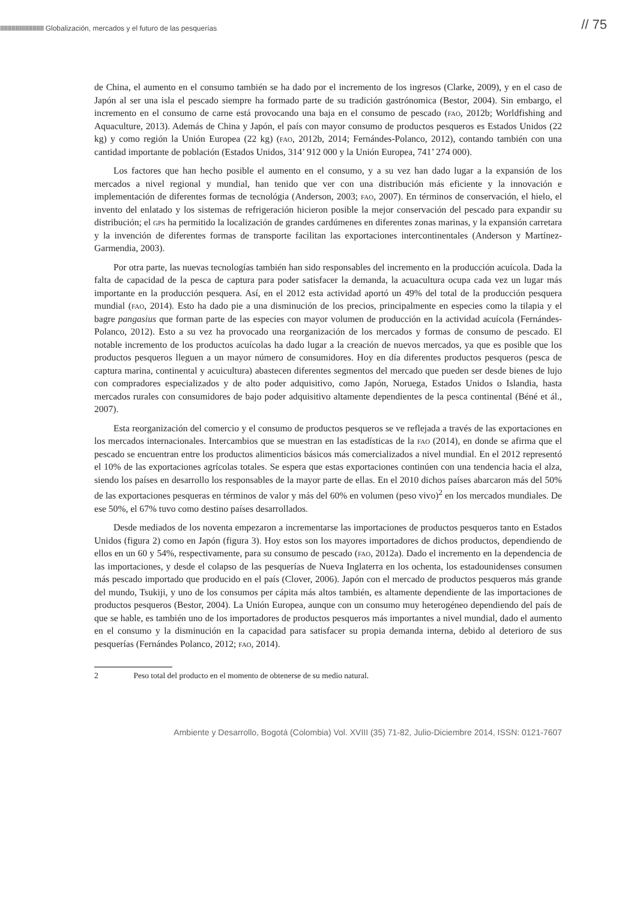IIIIIIIIIIIIIIIIIIIIIIIIIIIIIII Globalización, mercados y el futuro de las pesquerías
// 75
de China, el aumento en el consumo también se ha dado por el incremento de los ingresos (Clarke, 2009), y en el caso de Japón al ser una isla el pescado siempre ha formado parte de su tradición gastrónomica (Bestor, 2004). Sin embargo, el incremento en el consumo de carne está provocando una baja en el consumo de pescado (fao, 2012b; Worldfishing and Aquaculture, 2013). Además de China y Japón, el país con mayor consumo de productos pesqueros es Estados Unidos (22 kg) y como región la Unión Europea (22 kg) (fao, 2012b, 2014; Fernándes-Polanco, 2012), contando también con una cantidad importante de población (Estados Unidos, 314’ 912 000 y la Unión Europea, 741’ 274 000).
Los factores que han hecho posible el aumento en el consumo, y a su vez han dado lugar a la expansión de los mercados a nivel regional y mundial, han tenido que ver con una distribución más eficiente y la innovación e implementación de diferentes formas de tecnológia (Anderson, 2003; fao, 2007). En términos de conservación, el hielo, el invento del enlatado y los sistemas de refrigeración hicieron posible la mejor conservación del pescado para expandir su distribución; el gps ha permitido la localización de grandes cardúmenes en diferentes zonas marinas, y la expansión carretara y la invención de diferentes formas de transporte facilitan las exportaciones intercontinentales (Anderson y Martínez-Garmendia, 2003).
Por otra parte, las nuevas tecnologías también han sido responsables del incremento en la producción acuícola. Dada la falta de capacidad de la pesca de captura para poder satisfacer la demanda, la acuacultura ocupa cada vez un lugar más importante en la producción pesquera. Así, en el 2012 esta actividad aportó un 49% del total de la producción pesquera mundial (fao, 2014). Esto ha dado pie a una disminución de los precios, principalmente en especies como la tilapia y el bagre pangasius que forman parte de las especies con mayor volumen de producción en la actividad acuícola (Fernándes-Polanco, 2012). Esto a su vez ha provocado una reorganización de los mercados y formas de consumo de pescado. El notable incremento de los productos acuícolas ha dado lugar a la creación de nuevos mercados, ya que es posible que los productos pesqueros lleguen a un mayor número de consumidores. Hoy en día diferentes productos pesqueros (pesca de captura marina, continental y acuicultura) abastecen diferentes segmentos del mercado que pueden ser desde bienes de lujo con compradores especializados y de alto poder adquisitivo, como Japón, Noruega, Estados Unidos o Islandia, hasta mercados rurales con consumidores de bajo poder adquisitivo altamente dependientes de la pesca continental (Béné et ál., 2007).
Esta reorganización del comercio y el consumo de productos pesqueros se ve reflejada a través de las exportaciones en los mercados internacionales. Intercambios que se muestran en las estadísticas de la fao (2014), en donde se afirma que el pescado se encuentran entre los productos alimenticios básicos más comercializados a nivel mundial. En el 2012 representó el 10% de las exportaciones agrícolas totales. Se espera que estas exportaciones continúen con una tendencia hacia el alza, siendo los países en desarrollo los responsables de la mayor parte de ellas. En el 2010 dichos países abarcaron más del 50% de las exportaciones pesqueras en términos de valor y más del 60% en volumen (peso vivo)<sup>2</sup> en los mercados mundiales. De ese 50%, el 67% tuvo como destino países desarrollados.
Desde mediados de los noventa empezaron a incrementarse las importaciones de productos pesqueros tanto en Estados Unidos (figura 2) como en Japón (figura 3). Hoy estos son los mayores importadores de dichos productos, dependiendo de ellos en un 60 y 54%, respectivamente, para su consumo de pescado (fao, 2012a). Dado el incremento en la dependencia de las importaciones, y desde el colapso de las pesquerías de Nueva Inglaterra en los ochenta, los estadounidenses consumen más pescado importado que producido en el país (Clover, 2006). Japón con el mercado de productos pesqueros más grande del mundo, Tsukiji, y uno de los consumos per cápita más altos también, es altamente dependiente de las importaciones de productos pesqueros (Bestor, 2004). La Unión Europea, aunque con un consumo muy heterogéneo dependiendo del país de que se hable, es también uno de los importadores de productos pesqueros más importantes a nivel mundial, dado el aumento en el consumo y la disminución en la capacidad para satisfacer su propia demanda interna, debido al deterioro de sus pesquerías (Fernándes Polanco, 2012; fao, 2014).
2 Peso total del producto en el momento de obtenerse de su medio natural.
Ambiente y Desarrollo, Bogotá (Colombia) Vol. XVIII (35) 71-82, Julio-Diciembre 2014, ISSN: 0121-7607